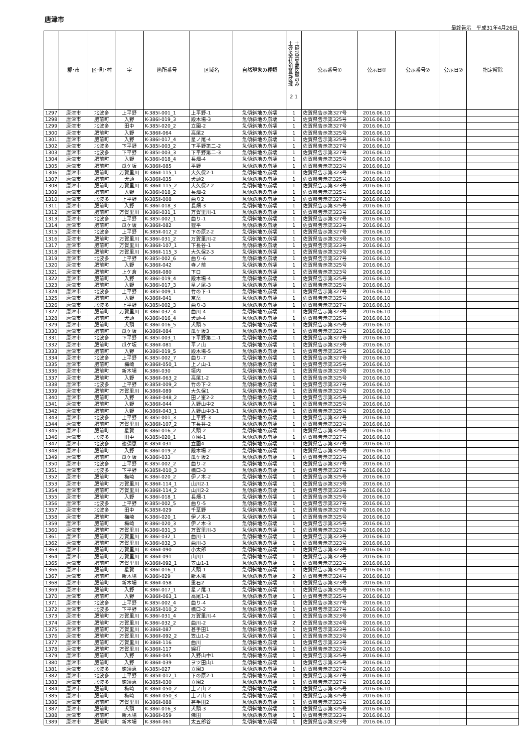唐津市
最終告示　平成31年4月26日
| | 郡･市 | 区･町･村 | 字 | 箇所番号 | 区域名 | 自然現象の種類 | 土砂災害特別警戒区域 土砂災害警戒区域のみ 2 1 | 公示番号① | 公示日① | 公示番号② | 公示日② | 指定解除 |
| --- | --- | --- | --- | --- | --- | --- | --- | --- | --- | --- | --- | --- |
| 1297 | 唐津市 | 北波多 | 上平野 | K-385Ⅰ-001_1 | 上平野-1 | 急傾斜地の崩壊 | 1 | 佐賀県告示第327号 | 2016.06.10 | | | |
| 1298 | 唐津市 | 肥前町 | 入野 | K-386Ⅰ-019_3 | 殿木場-3 | 急傾斜地の崩壊 | 1 | 佐賀県告示第325号 | 2016.06.10 | | | |
| 1299 | 唐津市 | 北波多 | 田中 | K-385Ⅰ-020_2 | 立園-2 | 急傾斜地の崩壊 | 1 | 佐賀県告示第327号 | 2016.06.10 | | | |
| 1300 | 唐津市 | 肥前町 | 入野 | K-386Ⅱ-064 | 高尾2 | 急傾斜地の崩壊 | 1 | 佐賀県告示第325号 | 2016.06.10 | | | |
| 1301 | 唐津市 | 肥前町 | 入野 | K-386Ⅰ-017_4 | 星ノ尾-4 | 急傾斜地の崩壊 | 1 | 佐賀県告示第325号 | 2016.06.10 | | | |
| 1302 | 唐津市 | 北波多 | 下平野 | K-385Ⅰ-003_2 | 下平野第二-2 | 急傾斜地の崩壊 | 1 | 佐賀県告示第327号 | 2016.06.10 | | | |
| 1303 | 唐津市 | 北波多 | 下平野 | K-385Ⅰ-003_3 | 下平野第二-3 | 急傾斜地の崩壊 | 1 | 佐賀県告示第327号 | 2016.06.10 | | | |
| 1304 | 唐津市 | 肥前町 | 入野 | K-386Ⅰ-018_4 | 長畑-4 | 急傾斜地の崩壊 | 1 | 佐賀県告示第325号 | 2016.06.10 | | | |
| 1305 | 唐津市 | 肥前町 | 瓜ケ坂 | K-386Ⅱ-085 | 平野 | 急傾斜地の崩壊 | 1 | 佐賀県告示第323号 | 2016.06.10 | | | |
| 1306 | 唐津市 | 肥前町 | 万賀里川 | K-386Ⅱ-115_1 | 大久保2-1 | 急傾斜地の崩壊 | 1 | 佐賀県告示第323号 | 2016.06.10 | | | |
| 1307 | 唐津市 | 肥前町 | 犬頭 | K-386Ⅱ-035 | 犬頭2 | 急傾斜地の崩壊 | 1 | 佐賀県告示第325号 | 2016.06.10 | | | |
| 1308 | 唐津市 | 肥前町 | 万賀里川 | K-386Ⅱ-115_2 | 大久保2-2 | 急傾斜地の崩壊 | 1 | 佐賀県告示第323号 | 2016.06.10 | | | |
| 1309 | 唐津市 | 肥前町 | 入野 | K-386Ⅰ-018_2 | 長畑-2 | 急傾斜地の崩壊 | 1 | 佐賀県告示第325号 | 2016.06.10 | | | |
| 1310 | 唐津市 | 北波多 | 上平野 | K-385Ⅱ-008 | 曲り2 | 急傾斜地の崩壊 | 1 | 佐賀県告示第327号 | 2016.06.10 | | | |
| 1311 | 唐津市 | 肥前町 | 入野 | K-386Ⅰ-018_3 | 長畑-3 | 急傾斜地の崩壊 | 1 | 佐賀県告示第325号 | 2016.06.10 | | | |
| 1312 | 唐津市 | 肥前町 | 万賀里川 | K-386Ⅰ-031_1 | 万賀里川-1 | 急傾斜地の崩壊 | 1 | 佐賀県告示第323号 | 2016.06.10 | | | |
| 1313 | 唐津市 | 北波多 | 上平野 | K-385Ⅰ-002_1 | 曲り-1 | 急傾斜地の崩壊 | 1 | 佐賀県告示第327号 | 2016.06.10 | | | |
| 1314 | 唐津市 | 肥前町 | 瓜ケ坂 | K-386Ⅱ-082 | 狸平 | 急傾斜地の崩壊 | 1 | 佐賀県告示第323号 | 2016.06.10 | | | |
| 1315 | 唐津市 | 北波多 | 上平野 | K-385Ⅱ-012_2 | 下の原2-2 | 急傾斜地の崩壊 | 1 | 佐賀県告示第327号 | 2016.06.10 | | | |
| 1316 | 唐津市 | 肥前町 | 万賀里川 | K-386Ⅰ-031_2 | 万賀里川-2 | 急傾斜地の崩壊 | 1 | 佐賀県告示第323号 | 2016.06.10 | | | |
| 1317 | 唐津市 | 肥前町 | 万賀里川 | K-386Ⅱ-107_1 | 下長谷-1 | 急傾斜地の崩壊 | 1 | 佐賀県告示第323号 | 2016.06.10 | | | |
| 1318 | 唐津市 | 肥前町 | 万賀里川 | K-386Ⅱ-115_3 | 大久保2-3 | 急傾斜地の崩壊 | 1 | 佐賀県告示第323号 | 2016.06.10 | | | |
| 1319 | 唐津市 | 北波多 | 上平野 | K-385Ⅰ-002_6 | 曲り-6 | 急傾斜地の崩壊 | 1 | 佐賀県告示第327号 | 2016.06.10 | | | |
| 1320 | 唐津市 | 肥前町 | 入野 | K-386Ⅱ-042 | 寺ノ前 | 急傾斜地の崩壊 | 1 | 佐賀県告示第325号 | 2016.06.10 | | | |
| 1321 | 唐津市 | 肥前町 | 上ケ倉 | K-386Ⅱ-080 | 下ロ | 急傾斜地の崩壊 | 1 | 佐賀県告示第323号 | 2016.06.10 | | | |
| 1322 | 唐津市 | 肥前町 | 入野 | K-386Ⅰ-019_4 | 殿木場-4 | 急傾斜地の崩壊 | 1 | 佐賀県告示第325号 | 2016.06.10 | | | |
| 1323 | 唐津市 | 肥前町 | 入野 | K-386Ⅰ-017_3 | 星ノ尾-3 | 急傾斜地の崩壊 | 1 | 佐賀県告示第325号 | 2016.06.10 | | | |
| 1324 | 唐津市 | 北波多 | 上平野 | K-385Ⅰ-009_1 | 竹の下-1 | 急傾斜地の崩壊 | 1 | 佐賀県告示第327号 | 2016.06.10 | | | |
| 1325 | 唐津市 | 肥前町 | 入野 | K-386Ⅱ-041 | 京岳 | 急傾斜地の崩壊 | 1 | 佐賀県告示第325号 | 2016.06.10 | | | |
| 1326 | 唐津市 | 北波多 | 上平野 | K-385Ⅰ-002_3 | 曲り-3 | 急傾斜地の崩壊 | 1 | 佐賀県告示第327号 | 2016.06.10 | | | |
| 1327 | 唐津市 | 肥前町 | 万賀里川 | K-386Ⅰ-032_4 | 曲川-4 | 急傾斜地の崩壊 | 1 | 佐賀県告示第323号 | 2016.06.10 | | | |
| 1328 | 唐津市 | 肥前町 | 犬頭 | K-386Ⅰ-016_4 | 犬頭-4 | 急傾斜地の崩壊 | 1 | 佐賀県告示第325号 | 2016.06.10 | | | |
| 1329 | 唐津市 | 肥前町 | 犬頭 | K-386Ⅰ-016_5 | 犬頭-5 | 急傾斜地の崩壊 | 1 | 佐賀県告示第325号 | 2016.06.10 | | | |
| 1330 | 唐津市 | 肥前町 | 瓜ケ坂 | K-386Ⅱ-084 | 瓜ケ坂3 | 急傾斜地の崩壊 | 1 | 佐賀県告示第323号 | 2016.06.10 | | | |
| 1331 | 唐津市 | 北波多 | 下平野 | K-385Ⅰ-003_1 | 下平野第二-1 | 急傾斜地の崩壊 | 1 | 佐賀県告示第327号 | 2016.06.10 | | | |
| 1332 | 唐津市 | 肥前町 | 瓜ケ坂 | K-386Ⅱ-081 | 平ノ山 | 急傾斜地の崩壊 | 1 | 佐賀県告示第323号 | 2016.06.10 | | | |
| 1333 | 唐津市 | 肥前町 | 入野 | K-386Ⅰ-019_5 | 殿木場-5 | 急傾斜地の崩壊 | 1 | 佐賀県告示第325号 | 2016.06.10 | | | |
| 1334 | 唐津市 | 北波多 | 上平野 | K-385Ⅰ-002_7 | 曲り-7 | 急傾斜地の崩壊 | 1 | 佐賀県告示第327号 | 2016.06.10 | | | |
| 1335 | 唐津市 | 肥前町 | 梅崎 | K-386Ⅱ-050_1 | 上ノ山-1 | 急傾斜地の崩壊 | 1 | 佐賀県告示第325号 | 2016.06.10 | | | |
| 1336 | 唐津市 | 肥前町 | 新木場 | K-386Ⅰ-030 | 垣内 | 急傾斜地の崩壊 | 1 | 佐賀県告示第323号 | 2016.06.10 | | | |
| 1337 | 唐津市 | 肥前町 | 入野 | K-386Ⅱ-063_2 | 高尾1-2 | 急傾斜地の崩壊 | 1 | 佐賀県告示第325号 | 2016.06.10 | | | |
| 1338 | 唐津市 | 北波多 | 上平野 | K-385Ⅱ-009_2 | 竹の下-2 | 急傾斜地の崩壊 | 1 | 佐賀県告示第327号 | 2016.06.10 | | | |
| 1339 | 唐津市 | 肥前町 | 万賀里川 | K-386Ⅱ-089 | 大久保1 | 急傾斜地の崩壊 | 1 | 佐賀県告示第323号 | 2016.06.10 | | | |
| 1340 | 唐津市 | 肥前町 | 入野 | K-386Ⅱ-048_2 | 田ノ峯2-2 | 急傾斜地の崩壊 | 1 | 佐賀県告示第325号 | 2016.06.10 | | | |
| 1341 | 唐津市 | 肥前町 | 入野 | K-386Ⅱ-044 | 入野山中2 | 急傾斜地の崩壊 | 1 | 佐賀県告示第325号 | 2016.06.10 | | | |
| 1342 | 唐津市 | 肥前町 | 入野 | K-386Ⅱ-043_1 | 入野山中3-1 | 急傾斜地の崩壊 | 1 | 佐賀県告示第325号 | 2016.06.10 | | | |
| 1343 | 唐津市 | 北波多 | 上平野 | K-385Ⅰ-001_3 | 上平野-3 | 急傾斜地の崩壊 | 1 | 佐賀県告示第327号 | 2016.06.10 | | | |
| 1344 | 唐津市 | 肥前町 | 万賀里川 | K-386Ⅱ-107_2 | 下長谷-2 | 急傾斜地の崩壊 | 1 | 佐賀県告示第323号 | 2016.06.10 | | | |
| 1345 | 唐津市 | 肥前町 | 星賀 | K-386Ⅰ-016_2 | 犬頭-2 | 急傾斜地の崩壊 | 1 | 佐賀県告示第325号 | 2016.06.10 | | | |
| 1346 | 唐津市 | 北波多 | 田中 | K-385Ⅰ-020_1 | 立園-1 | 急傾斜地の崩壊 | 1 | 佐賀県告示第327号 | 2016.06.10 | | | |
| 1347 | 唐津市 | 北波多 | 徳須恵 | K-385Ⅱ-031 | 立園4 | 急傾斜地の崩壊 | 1 | 佐賀県告示第327号 | 2016.06.10 | | | |
| 1348 | 唐津市 | 肥前町 | 入野 | K-386Ⅰ-019_2 | 殿木場-2 | 急傾斜地の崩壊 | 1 | 佐賀県告示第325号 | 2016.06.10 | | | |
| 1349 | 唐津市 | 肥前町 | 瓜ケ坂 | K-386Ⅰ-033 | 瓜ケ坂2 | 急傾斜地の崩壊 | 1 | 佐賀県告示第323号 | 2016.06.10 | | | |
| 1350 | 唐津市 | 北波多 | 上平野 | K-385Ⅰ-002_2 | 曲り-2 | 急傾斜地の崩壊 | 1 | 佐賀県告示第327号 | 2016.06.10 | | | |
| 1351 | 唐津市 | 北波多 | 下平野 | K-385Ⅱ-010_3 | 橋口-3 | 急傾斜地の崩壊 | 1 | 佐賀県告示第327号 | 2016.06.10 | | | |
| 1352 | 唐津市 | 肥前町 | 梅崎 | K-386Ⅰ-020_2 | 伊ノ木-2 | 急傾斜地の崩壊 | 1 | 佐賀県告示第325号 | 2016.06.10 | | | |
| 1353 | 唐津市 | 肥前町 | 万賀里川 | K-386Ⅱ-114_1 | 山川2-1 | 急傾斜地の崩壊 | 1 | 佐賀県告示第323号 | 2016.06.10 | | | |
| 1354 | 唐津市 | 肥前町 | 万賀里川 | K-386Ⅱ-114_2 | 山川2-2 | 急傾斜地の崩壊 | 1 | 佐賀県告示第323号 | 2016.06.10 | | | |
| 1355 | 唐津市 | 肥前町 | 入野 | K-386Ⅰ-018_1 | 長畑-1 | 急傾斜地の崩壊 | 1 | 佐賀県告示第325号 | 2016.06.10 | | | |
| 1356 | 唐津市 | 北波多 | 上平野 | K-385Ⅰ-002_5 | 曲り-5 | 急傾斜地の崩壊 | 1 | 佐賀県告示第327号 | 2016.06.10 | | | |
| 1357 | 唐津市 | 北波多 | 田中 | K-385Ⅱ-029 | 千草野 | 急傾斜地の崩壊 | 1 | 佐賀県告示第327号 | 2016.06.10 | | | |
| 1358 | 唐津市 | 肥前町 | 梅崎 | K-386Ⅰ-020_1 | 伊ノ木-1 | 急傾斜地の崩壊 | 1 | 佐賀県告示第325号 | 2016.06.10 | | | |
| 1359 | 唐津市 | 肥前町 | 梅崎 | K-386Ⅰ-020_3 | 伊ノ木-3 | 急傾斜地の崩壊 | 1 | 佐賀県告示第325号 | 2016.06.10 | | | |
| 1360 | 唐津市 | 肥前町 | 万賀里川 | K-386Ⅰ-031_3 | 万賀里川-3 | 急傾斜地の崩壊 | 1 | 佐賀県告示第323号 | 2016.06.10 | | | |
| 1361 | 唐津市 | 肥前町 | 万賀里川 | K-386Ⅰ-032_1 | 曲川-1 | 急傾斜地の崩壊 | 1 | 佐賀県告示第323号 | 2016.06.10 | | | |
| 1362 | 唐津市 | 肥前町 | 万賀里川 | K-386Ⅰ-032_3 | 曲川-3 | 急傾斜地の崩壊 | 1 | 佐賀県告示第323号 | 2016.06.10 | | | |
| 1363 | 唐津市 | 肥前町 | 万賀里川 | K-386Ⅱ-090 | 小太郎 | 急傾斜地の崩壊 | 1 | 佐賀県告示第323号 | 2016.06.10 | | | |
| 1364 | 唐津市 | 肥前町 | 万賀里川 | K-386Ⅱ-091 | 山川1 | 急傾斜地の崩壊 | 1 | 佐賀県告示第323号 | 2016.06.10 | | | |
| 1365 | 唐津市 | 肥前町 | 万賀里川 | K-386Ⅱ-092_1 | 笠山1-1 | 急傾斜地の崩壊 | 1 | 佐賀県告示第323号 | 2016.06.10 | | | |
| 1366 | 唐津市 | 肥前町 | 星賀 | K-386Ⅰ-016_1 | 犬頭-1 | 急傾斜地の崩壊 | 1 | 佐賀県告示第325号 | 2016.06.10 | | | |
| 1367 | 唐津市 | 肥前町 | 新木場 | K-386Ⅰ-029 | 新木場 | 急傾斜地の崩壊 | 2 | 佐賀県告示第324号 | 2016.06.10 | | | |
| 1368 | 唐津市 | 肥前町 | 新木場 | K-386Ⅱ-058 | 重石2 | 急傾斜地の崩壊 | 1 | 佐賀県告示第323号 | 2016.06.10 | | | |
| 1369 | 唐津市 | 肥前町 | 入野 | K-386Ⅰ-017_1 | 星ノ尾-1 | 急傾斜地の崩壊 | 1 | 佐賀県告示第325号 | 2016.06.10 | | | |
| 1370 | 唐津市 | 肥前町 | 入野 | K-386Ⅱ-063_1 | 高尾1-1 | 急傾斜地の崩壊 | 1 | 佐賀県告示第325号 | 2016.06.10 | | | |
| 1371 | 唐津市 | 北波多 | 上平野 | K-385Ⅰ-002_4 | 曲り-4 | 急傾斜地の崩壊 | 1 | 佐賀県告示第327号 | 2016.06.10 | | | |
| 1372 | 唐津市 | 北波多 | 下平野 | K-385Ⅱ-010_2 | 橋口-2 | 急傾斜地の崩壊 | 1 | 佐賀県告示第327号 | 2016.06.10 | | | |
| 1373 | 唐津市 | 肥前町 | 万賀里川 | K-386Ⅰ-031_4 | 万賀里川-4 | 急傾斜地の崩壊 | 1 | 佐賀県告示第323号 | 2016.06.10 | | | |
| 1374 | 唐津市 | 肥前町 | 万賀里川 | K-386Ⅰ-032_2 | 曲川-2 | 急傾斜地の崩壊 | 2 | 佐賀県告示第324号 | 2016.06.10 | | | |
| 1375 | 唐津市 | 肥前町 | 万賀里川 | K-386Ⅱ-087 | 甚手田1 | 急傾斜地の崩壊 | 1 | 佐賀県告示第323号 | 2016.06.10 | | | |
| 1376 | 唐津市 | 肥前町 | 万賀里川 | K-386Ⅱ-092_2 | 笠山1-2 | 急傾斜地の崩壊 | 1 | 佐賀県告示第323号 | 2016.06.10 | | | |
| 1377 | 唐津市 | 肥前町 | 万賀里川 | K-386Ⅱ-116 | 曲川 | 急傾斜地の崩壊 | 1 | 佐賀県告示第323号 | 2016.06.10 | | | |
| 1378 | 唐津市 | 肥前町 | 万賀里川 | K-386Ⅱ-117 | 綿打 | 急傾斜地の崩壊 | 1 | 佐賀県告示第323号 | 2016.06.10 | | | |
| 1379 | 唐津市 | 肥前町 | 入野 | K-386Ⅱ-045 | 入野山中1 | 急傾斜地の崩壊 | 1 | 佐賀県告示第325号 | 2016.06.10 | | | |
| 1380 | 唐津市 | 肥前町 | 入野 | K-386Ⅱ-039 | ヲツ田山1 | 急傾斜地の崩壊 | 1 | 佐賀県告示第325号 | 2016.06.10 | | | |
| 1381 | 唐津市 | 北波多 | 徳須恵 | K-385Ⅰ-027 | 立園3 | 急傾斜地の崩壊 | 1 | 佐賀県告示第327号 | 2016.06.10 | | | |
| 1382 | 唐津市 | 北波多 | 上平野 | K-385Ⅱ-012_1 | 下の原2-1 | 急傾斜地の崩壊 | 1 | 佐賀県告示第327号 | 2016.06.10 | | | |
| 1383 | 唐津市 | 北波多 | 徳須恵 | K-385Ⅱ-030 | 立園2 | 急傾斜地の崩壊 | 1 | 佐賀県告示第327号 | 2016.06.10 | | | |
| 1384 | 唐津市 | 肥前町 | 梅崎 | K-386Ⅱ-050_2 | 上ノ山-2 | 急傾斜地の崩壊 | 1 | 佐賀県告示第325号 | 2016.06.10 | | | |
| 1385 | 唐津市 | 肥前町 | 梅崎 | K-386Ⅱ-050_3 | 上ノ山-3 | 急傾斜地の崩壊 | 1 | 佐賀県告示第325号 | 2016.06.10 | | | |
| 1386 | 唐津市 | 肥前町 | 万賀里川 | K-386Ⅱ-088 | 甚手田2 | 急傾斜地の崩壊 | 1 | 佐賀県告示第323号 | 2016.06.10 | | | |
| 1387 | 唐津市 | 肥前町 | 犬頭 | K-386Ⅰ-016_3 | 犬頭-3 | 急傾斜地の崩壊 | 1 | 佐賀県告示第325号 | 2016.06.10 | | | |
| 1388 | 唐津市 | 肥前町 | 新木場 | K-386Ⅱ-059 | 佛田 | 急傾斜地の崩壊 | 1 | 佐賀県告示第323号 | 2016.06.10 | | | |
| 1389 | 唐津市 | 肥前町 | 新木場 | K-386Ⅱ-061 | 太五郎谷 | 急傾斜地の崩壊 | 1 | 佐賀県告示第323号 | 2016.06.10 | | | |